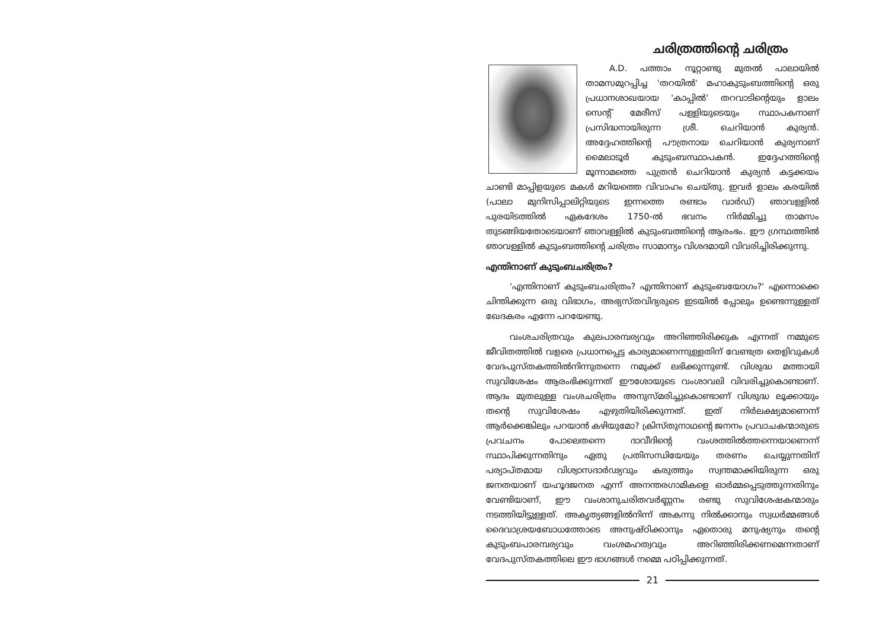ചരിത്രത്തിന്റെ ചരിത്രം
A.D. പത്താം നൂറ്റാണ്ടു മുതൽ പാലായിൽ താമസമുറപ്പിച്ച 'തറയിൽ' മഹാകുടുംബത്തിന്റെ ഒരു പ്രധാനശാഖയായ 'കാപ്പിൽ' തറവാടിന്റെയും ളാലം സെന്റ് മേരീസ് പള്ളിയുടെയും സ്ഥാപകനാണ് പ്രസിദ്ധനായിരുന്ന ശ്രീ. ചെറിയാൻ കുര്യൻ. അദ്ദേഹത്തിന്റെ പൗത്രനായ ചെറിയാൻ കുര്യനാണ് മൈലാടൂർ കുടുംബസ്ഥാപകൻ. ഇദ്ദേഹത്തിന്റെ മൂന്നാമത്തെ പുത്രൻ ചെറിയാൻ കുര്യൻ കട്ടക്കയം ചാണ്ടി മാപ്പിളയുടെ മകൾ മറിയത്തെ വിവാഹം ചെയ്തു. ഇവർ ളാലം കരയിൽ (പാലാ മുനിസിപ്പാലിറ്റിയുടെ ഇന്നത്തെ രണ്ടാം വാർഡ്) ഞാവള്ളിൽ പുരയിടത്തിൽ ഏകദേശം 1750-ൽ ഭവനം നിർമ്മിച്ചു താമസം തുടങ്ങിയതോടെയാണ് ഞാവള്ളിൽ കുടുംബത്തിന്റെ ആരംഭം. ഈ ഗ്രന്ഥത്തിൽ ഞാവള്ളിൽ കുടുംബത്തിന്റെ ചരിത്രം സാമാന്യം വിശദമായി വിവരിച്ചിരിക്കുന്നു.
എന്തിനാണ് കുടുംബചരിത്രം?
'എന്തിനാണ് കുടുംബചരിത്രം? എന്തിനാണ് കുടുംബയോഗം?' എന്നൊക്കെ ചിന്തിക്കുന്ന ഒരു വിഭാഗം, അഭ്യസ്തവിദ്യരുടെ ഇടയിൽ പ്പോലും ഉണ്ടെന്നുള്ളത് ഖേദകരം എന്നേ പറയേണ്ടു.
വംശചരിത്രവും കുലപാരമ്പര്യവും അറിഞ്ഞിരിക്കുക എന്നത് നമ്മുടെ ജീവിതത്തിൽ വളരെ പ്രധാനപ്പെട്ട കാര്യമാണെന്നുള്ളതിന് വേണ്ടത്ര തെളിവുകൾ വേദപുസ്തകത്തിൽനിന്നുതന്നെ നമുക്ക് ലഭിക്കുന്നുണ്ട്. വിശുദ്ധ മത്തായി സുവിശേഷം ആരംഭിക്കുന്നത് ഈശോയുടെ വംശാവലി വിവരിച്ചുകൊണ്ടാണ്. ആദം മുതലുള്ള വംശചരിത്രം അനുസ്മരിച്ചുകൊണ്ടാണ് വിശുദ്ധ ലൂക്കായും തന്റെ സുവിശേഷം എഴുതിയിരിക്കുന്നത്. ഇത് നിർലക്ഷ്യമാണെന്ന് ആർക്കെങ്കിലും പറയാൻ കഴിയുമോ? ക്രിസ്തുനാഥന്റെ ജനനം പ്രവാചകന്മാരുടെ പ്രവചനം പോലെതന്നെ ദാവീദിന്റെ വംശത്തിൽത്തന്നെയാണെന്ന് സ്ഥാപിക്കുന്നതിനും ഏതു പ്രതിസന്ധിയേയും തരണം ചെയ്യുന്നതിന് പര്യാപ്തമായ വിശ്വാസദാർഢ്യവും കരുത്തും സ്വന്തമാക്കിയിരുന്ന ഒരു ജനതയാണ് യഹൂദജനത എന്ന് അനന്തരഗാമികളെ ഓർമ്മപ്പെടുത്തുന്നതിനും വേണ്ടിയാണ്, ഈ വംശാനുചരിതവർണ്ണനം രണ്ടു സുവിശേഷകന്മാരും നടത്തിയിട്ടുള്ളത്. അകൃത്യങ്ങളിൽനിന്ന് അകന്നു നിൽക്കാനും സ്വധർമ്മങ്ങൾ ദൈവാശ്രയബോധത്തോടെ അനുഷ്ഠിക്കാനും ഏതൊരു മനുഷ്യനും തന്റെ കുടുംബപാരമ്പര്യവും വംശമഹത്വവും അറിഞ്ഞിരിക്കണമെന്നതാണ് വേദപുസ്തകത്തിലെ ഈ ഭാഗങ്ങൾ നമ്മെ പഠിപ്പിക്കുന്നത്.
21